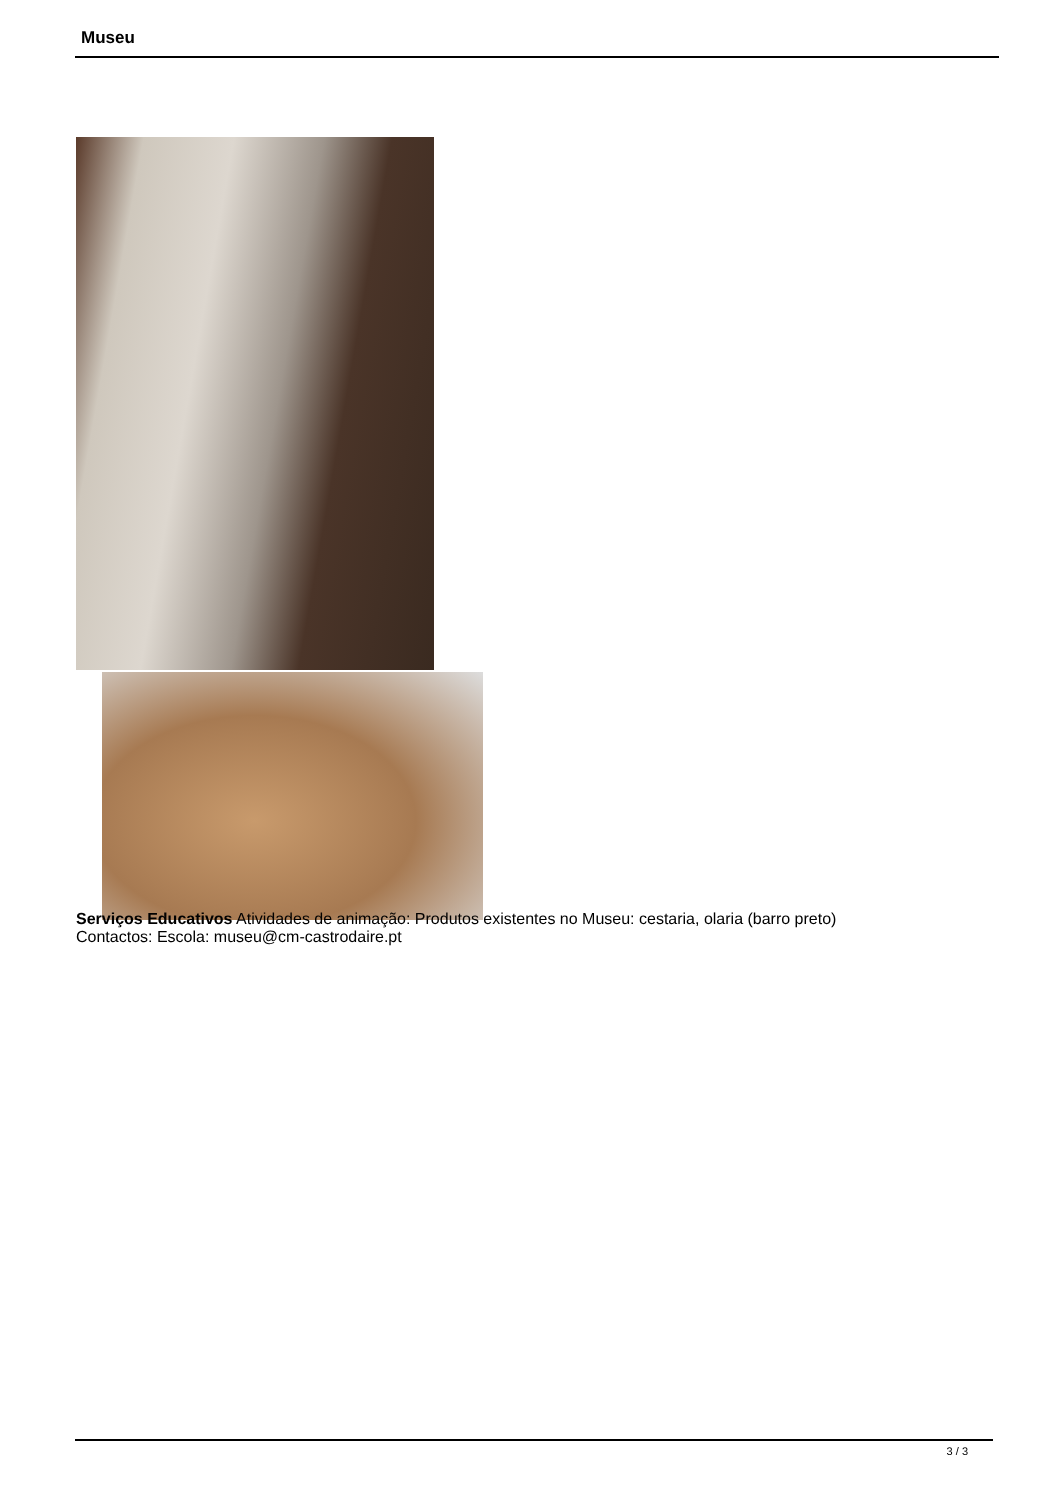Museu
Serviços Educativos Atividades de animação: Produtos existentes no Museu: cestaria, olaria (barro preto)
Contactos: Escola: museu@cm-castrodaire.pt
3 / 3